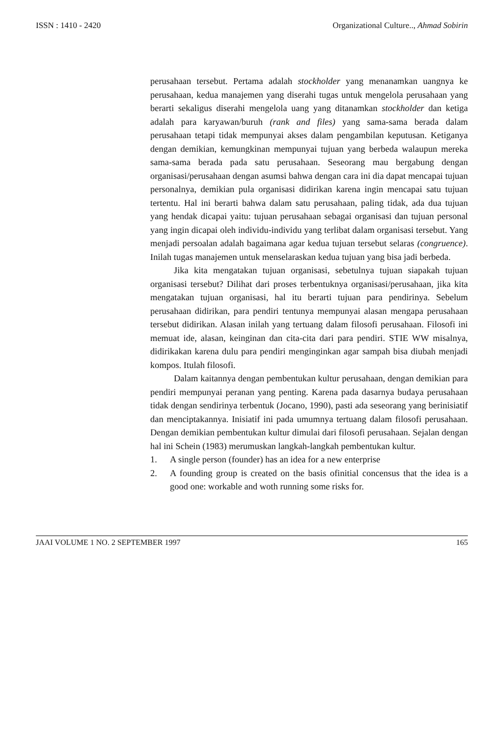ISSN : 1410 - 2420 Organizational Culture.., Ahmad Sobirin
perusahaan tersebut. Pertama adalah stockholder yang menanamkan uangnya ke perusahaan, kedua manajemen yang diserahi tugas untuk mengelola perusahaan yang berarti sekaligus diserahi mengelola uang yang ditanamkan stockholder dan ketiga adalah para karyawan/buruh (rank and files) yang sama-sama berada dalam perusahaan tetapi tidak mempunyai akses dalam pengambilan keputusan. Ketiganya dengan demikian, kemungkinan mempunyai tujuan yang berbeda walaupun mereka sama-sama berada pada satu perusahaan. Seseorang mau bergabung dengan organisasi/perusahaan dengan asumsi bahwa dengan cara ini dia dapat mencapai tujuan personalnya, demikian pula organisasi didirikan karena ingin mencapai satu tujuan tertentu. Hal ini berarti bahwa dalam satu perusahaan, paling tidak, ada dua tujuan yang hendak dicapai yaitu: tujuan perusahaan sebagai organisasi dan tujuan personal yang ingin dicapai oleh individu-individu yang terlibat dalam organisasi tersebut. Yang menjadi persoalan adalah bagaimana agar kedua tujuan tersebut selaras (congruence). Inilah tugas manajemen untuk menselaraskan kedua tujuan yang bisa jadi berbeda.
Jika kita mengatakan tujuan organisasi, sebetulnya tujuan siapakah tujuan organisasi tersebut? Dilihat dari proses terbentuknya organisasi/perusahaan, jika kita mengatakan tujuan organisasi, hal itu berarti tujuan para pendirinya. Sebelum perusahaan didirikan, para pendiri tentunya mempunyai alasan mengapa perusahaan tersebut didirikan. Alasan inilah yang tertuang dalam filosofi perusahaan. Filosofi ini memuat ide, alasan, keinginan dan cita-cita dari para pendiri. STIE WW misalnya, didirikakan karena dulu para pendiri menginginkan agar sampah bisa diubah menjadi kompos. Itulah filosofi.
Dalam kaitannya dengan pembentukan kultur perusahaan, dengan demikian para pendiri mempunyai peranan yang penting. Karena pada dasarnya budaya perusahaan tidak dengan sendirinya terbentuk (Jocano, 1990), pasti ada seseorang yang berinisiatif dan menciptakannya. Inisiatif ini pada umumnya tertuang dalam filosofi perusahaan. Dengan demikian pembentukan kultur dimulai dari filosofi perusahaan. Sejalan dengan hal ini Schein (1983) merumuskan langkah-langkah pembentukan kultur.
1. A single person (founder) has an idea for a new enterprise
2. A founding group is created on the basis ofinitial concensus that the idea is a good one: workable and woth running some risks for.
JAAI VOLUME 1 NO. 2 SEPTEMBER 1997 165